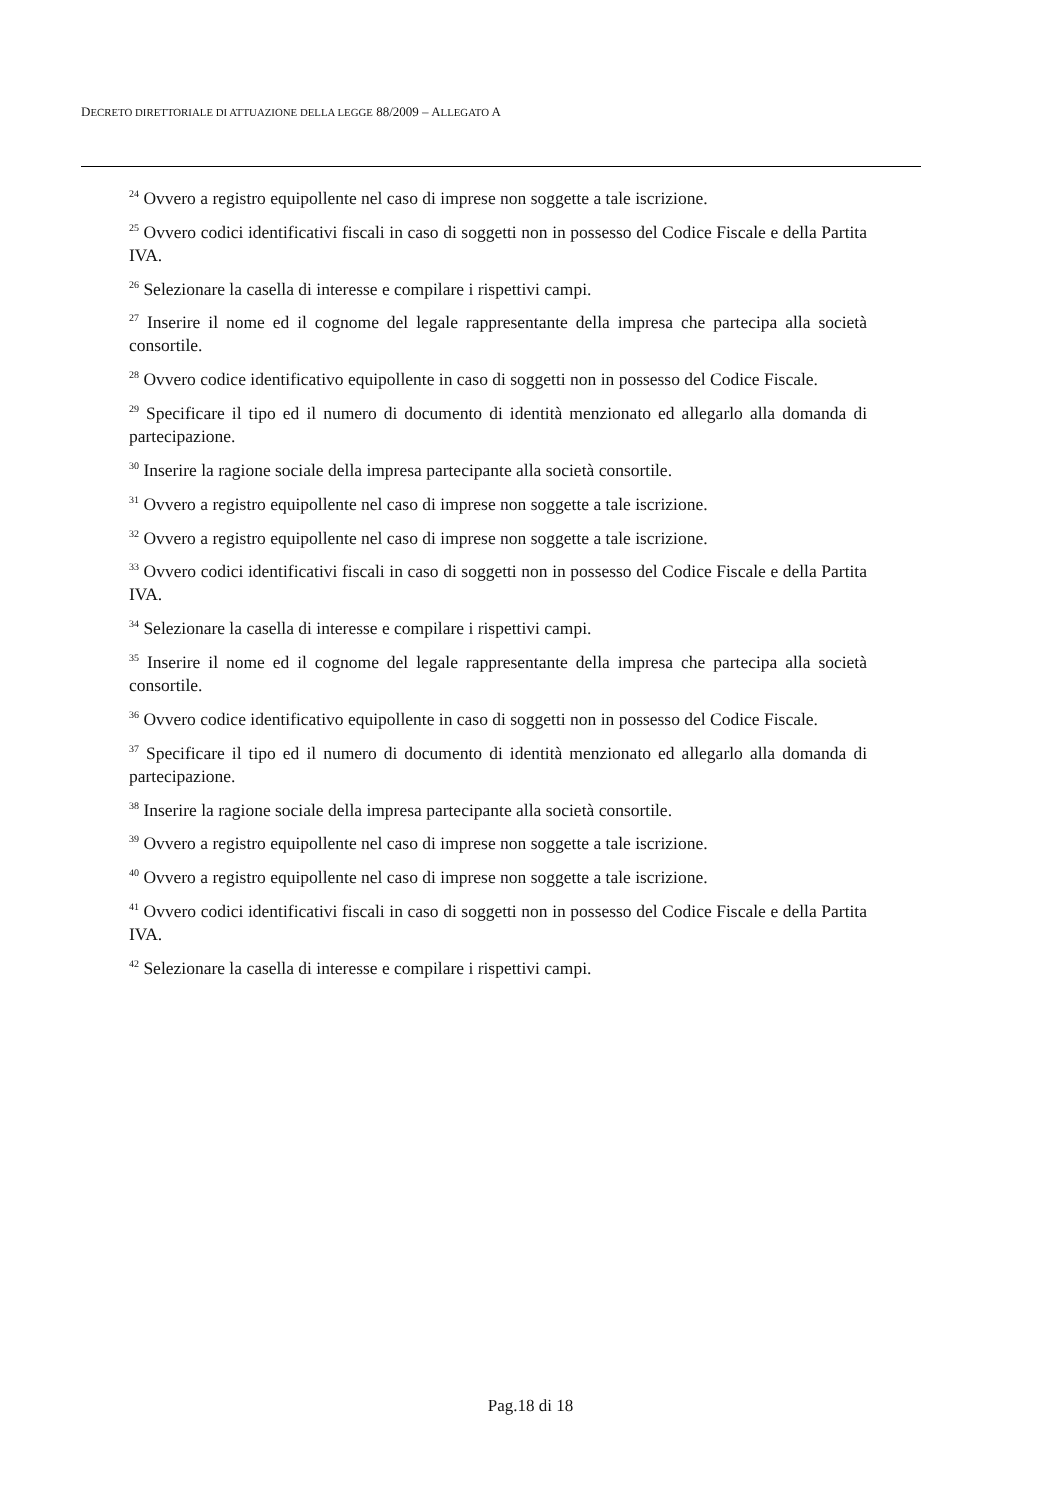DECRETO DIRETTORIALE DI ATTUAZIONE DELLA LEGGE 88/2009 – ALLEGATO A
<sup>24</sup> Ovvero a registro equipollente nel caso di imprese non soggette a tale iscrizione.
<sup>25</sup> Ovvero codici identificativi fiscali in caso di soggetti non in possesso del Codice Fiscale e della Partita IVA.
<sup>26</sup> Selezionare la casella di interesse e compilare i rispettivi campi.
<sup>27</sup> Inserire il nome ed il cognome del legale rappresentante della impresa che partecipa alla società consortile.
<sup>28</sup> Ovvero codice identificativo equipollente in caso di soggetti non in possesso del Codice Fiscale.
<sup>29</sup> Specificare il tipo ed il numero di documento di identità menzionato ed allegarlo alla domanda di partecipazione.
<sup>30</sup> Inserire la ragione sociale della impresa partecipante alla società consortile.
<sup>31</sup> Ovvero a registro equipollente nel caso di imprese non soggette a tale iscrizione.
<sup>32</sup> Ovvero a registro equipollente nel caso di imprese non soggette a tale iscrizione.
<sup>33</sup> Ovvero codici identificativi fiscali in caso di soggetti non in possesso del Codice Fiscale e della Partita IVA.
<sup>34</sup> Selezionare la casella di interesse e compilare i rispettivi campi.
<sup>35</sup> Inserire il nome ed il cognome del legale rappresentante della impresa che partecipa alla società consortile.
<sup>36</sup> Ovvero codice identificativo equipollente in caso di soggetti non in possesso del Codice Fiscale.
<sup>37</sup> Specificare il tipo ed il numero di documento di identità menzionato ed allegarlo alla domanda di partecipazione.
<sup>38</sup> Inserire la ragione sociale della impresa partecipante alla società consortile.
<sup>39</sup> Ovvero a registro equipollente nel caso di imprese non soggette a tale iscrizione.
<sup>40</sup> Ovvero a registro equipollente nel caso di imprese non soggette a tale iscrizione.
<sup>41</sup> Ovvero codici identificativi fiscali in caso di soggetti non in possesso del Codice Fiscale e della Partita IVA.
<sup>42</sup> Selezionare la casella di interesse e compilare i rispettivi campi.
Pag.18 di 18